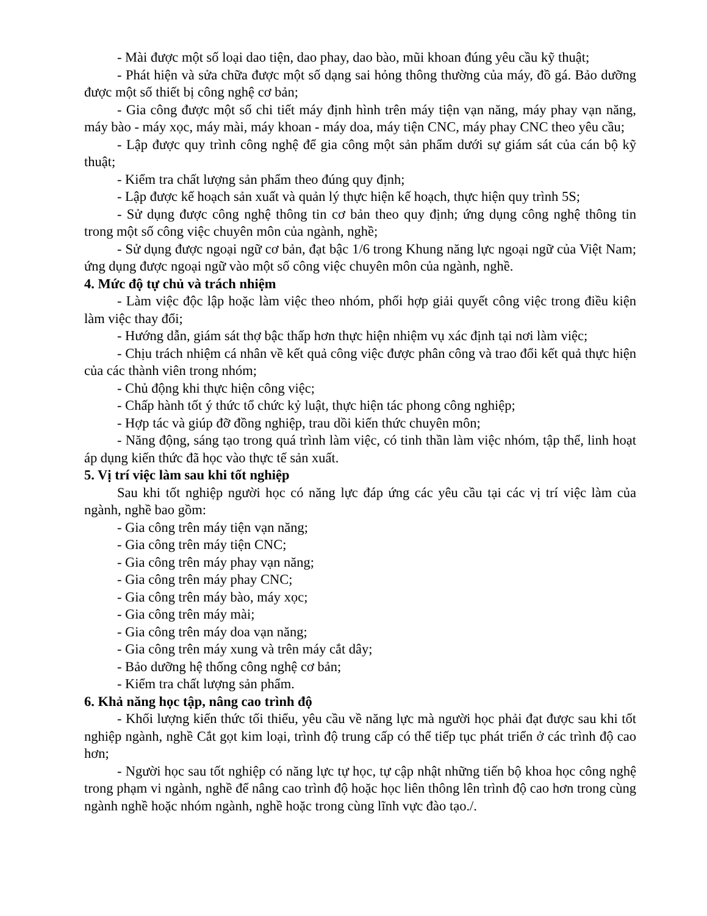- Mài được một số loại dao tiện, dao phay, dao bào, mũi khoan đúng yêu cầu kỹ thuật;
- Phát hiện và sửa chữa được một số dạng sai hỏng thông thường của máy, đồ gá. Bảo dưỡng được một số thiết bị công nghệ cơ bản;
- Gia công được một số chi tiết máy định hình trên máy tiện vạn năng, máy phay vạn năng, máy bào - máy xọc, máy mài, máy khoan - máy doa, máy tiện CNC, máy phay CNC theo yêu cầu;
- Lập được quy trình công nghệ để gia công một sản phẩm dưới sự giám sát của cán bộ kỹ thuật;
- Kiểm tra chất lượng sản phẩm theo đúng quy định;
- Lập được kế hoạch sản xuất và quản lý thực hiện kế hoạch, thực hiện quy trình 5S;
- Sử dụng được công nghệ thông tin cơ bản theo quy định; ứng dụng công nghệ thông tin trong một số công việc chuyên môn của ngành, nghề;
- Sử dụng được ngoại ngữ cơ bản, đạt bậc 1/6 trong Khung năng lực ngoại ngữ của Việt Nam; ứng dụng được ngoại ngữ vào một số công việc chuyên môn của ngành, nghề.
4. Mức độ tự chủ và trách nhiệm
- Làm việc độc lập hoặc làm việc theo nhóm, phối hợp giải quyết công việc trong điều kiện làm việc thay đổi;
- Hướng dẫn, giám sát thợ bậc thấp hơn thực hiện nhiệm vụ xác định tại nơi làm việc;
- Chịu trách nhiệm cá nhân về kết quả công việc được phân công và trao đổi kết quả thực hiện của các thành viên trong nhóm;
- Chủ động khi thực hiện công việc;
- Chấp hành tốt ý thức tổ chức kỷ luật, thực hiện tác phong công nghiệp;
- Hợp tác và giúp đỡ đồng nghiệp, trau dồi kiến thức chuyên môn;
- Năng động, sáng tạo trong quá trình làm việc, có tinh thần làm việc nhóm, tập thể, linh hoạt áp dụng kiến thức đã học vào thực tế sản xuất.
5. Vị trí việc làm sau khi tốt nghiệp
Sau khi tốt nghiệp người học có năng lực đáp ứng các yêu cầu tại các vị trí việc làm của ngành, nghề bao gồm:
- Gia công trên máy tiện vạn năng;
- Gia công trên máy tiện CNC;
- Gia công trên máy phay vạn năng;
- Gia công trên máy phay CNC;
- Gia công trên máy bào, máy xọc;
- Gia công trên máy mài;
- Gia công trên máy doa vạn năng;
- Gia công trên máy xung và trên máy cắt dây;
- Bảo dưỡng hệ thống công nghệ cơ bản;
- Kiểm tra chất lượng sản phẩm.
6. Khả năng học tập, nâng cao trình độ
- Khối lượng kiến thức tối thiểu, yêu cầu về năng lực mà người học phải đạt được sau khi tốt nghiệp ngành, nghề Cắt gọt kim loại, trình độ trung cấp có thể tiếp tục phát triển ở các trình độ cao hơn;
- Người học sau tốt nghiệp có năng lực tự học, tự cập nhật những tiến bộ khoa học công nghệ trong phạm vi ngành, nghề để nâng cao trình độ hoặc học liên thông lên trình độ cao hơn trong cùng ngành nghề hoặc nhóm ngành, nghề hoặc trong cùng lĩnh vực đào tạo./.